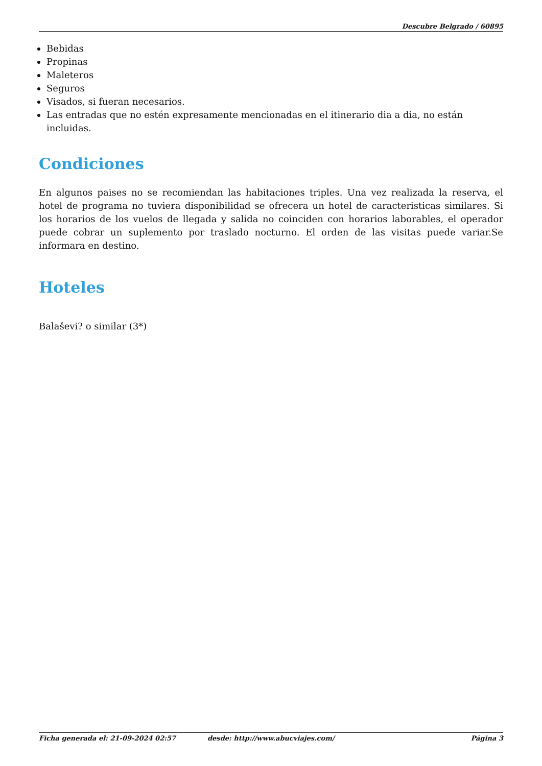Descubre Belgrado / 60895
Bebidas
Propinas
Maleteros
Seguros
Visados, si fueran necesarios.
Las entradas que no estén expresamente mencionadas en el itinerario dia a dia, no están incluidas.
Condiciones
En algunos paises no se recomiendan las habitaciones triples. Una vez realizada la reserva, el hotel de programa no tuviera disponibilidad se ofrecera un hotel de caracteristicas similares. Si los horarios de los vuelos de llegada y salida no coinciden con horarios laborables, el operador puede cobrar un suplemento por traslado nocturno. El orden de las visitas puede variar.Se informara en destino.
Hoteles
Balaševi? o similar (3*)
Ficha generada el: 21-09-2024 02:57 desde: http://www.abucviajes.com/ Página 3